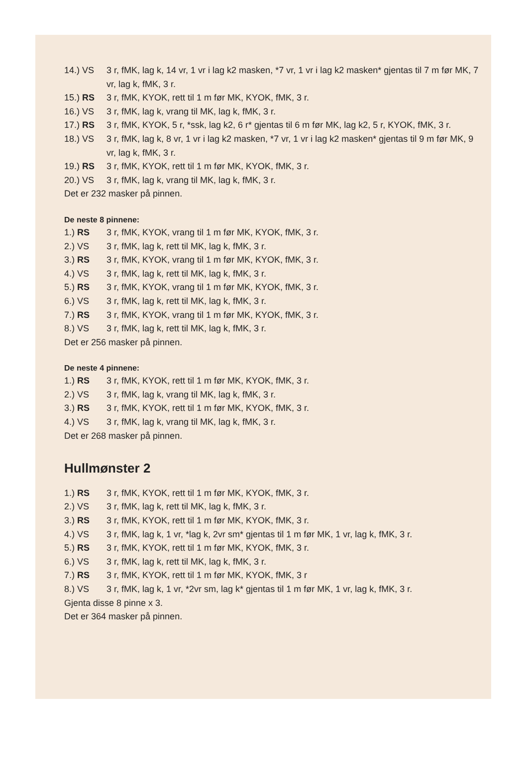14.) VS 3 r, fMK, lag k, 14 vr, 1 vr i lag k2 masken, *7 vr, 1 vr i lag k2 masken* gjentas til 7 m før MK, 7 vr, lag k, fMK, 3 r.
15.) RS 3 r, fMK, KYOK, rett til 1 m før MK, KYOK, fMK, 3 r.
16.) VS 3 r, fMK, lag k, vrang til MK, lag k, fMK, 3 r.
17.) RS 3 r, fMK, KYOK, 5 r, *ssk, lag k2, 6 r* gjentas til 6 m før MK, lag k2, 5 r, KYOK, fMK, 3 r.
18.) VS 3 r, fMK, lag k, 8 vr, 1 vr i lag k2 masken, *7 vr, 1 vr i lag k2 masken* gjentas til 9 m før MK, 9 vr, lag k, fMK, 3 r.
19.) RS 3 r, fMK, KYOK, rett til 1 m før MK, KYOK, fMK, 3 r.
20.) VS 3 r, fMK, lag k, vrang til MK, lag k, fMK, 3 r.
Det er 232 masker på pinnen.
De neste 8 pinnene:
1.) RS 3 r, fMK, KYOK, vrang til 1 m før MK, KYOK, fMK, 3 r.
2.) VS 3 r, fMK, lag k, rett til MK, lag k, fMK, 3 r.
3.) RS 3 r, fMK, KYOK, vrang til 1 m før MK, KYOK, fMK, 3 r.
4.) VS 3 r, fMK, lag k, rett til MK, lag k, fMK, 3 r.
5.) RS 3 r, fMK, KYOK, vrang til 1 m før MK, KYOK, fMK, 3 r.
6.) VS 3 r, fMK, lag k, rett til MK, lag k, fMK, 3 r.
7.) RS 3 r, fMK, KYOK, vrang til 1 m før MK, KYOK, fMK, 3 r.
8.) VS 3 r, fMK, lag k, rett til MK, lag k, fMK, 3 r.
Det er 256 masker på pinnen.
De neste 4 pinnene:
1.) RS 3 r, fMK, KYOK, rett til 1 m før MK, KYOK, fMK, 3 r.
2.) VS 3 r, fMK, lag k, vrang til MK, lag k, fMK, 3 r.
3.) RS 3 r, fMK, KYOK, rett til 1 m før MK, KYOK, fMK, 3 r.
4.) VS 3 r, fMK, lag k, vrang til MK, lag k, fMK, 3 r.
Det er 268 masker på pinnen.
Hullmønster 2
1.) RS 3 r, fMK, KYOK, rett til 1 m før MK, KYOK, fMK, 3 r.
2.) VS 3 r, fMK, lag k, rett til MK, lag k, fMK, 3 r.
3.) RS 3 r, fMK, KYOK, rett til 1 m før MK, KYOK, fMK, 3 r.
4.) VS 3 r, fMK, lag k, 1 vr, *lag k, 2vr sm* gjentas til 1 m før MK, 1 vr, lag k, fMK, 3 r.
5.) RS 3 r, fMK, KYOK, rett til 1 m før MK, KYOK, fMK, 3 r.
6.) VS 3 r, fMK, lag k, rett til MK, lag k, fMK, 3 r.
7.) RS 3 r, fMK, KYOK, rett til 1 m før MK, KYOK, fMK, 3 r
8.) VS 3 r, fMK, lag k, 1 vr, *2vr sm, lag k* gjentas til 1 m før MK, 1 vr, lag k, fMK, 3 r.
Gjenta disse 8 pinne x 3.
Det er 364 masker på pinnen.